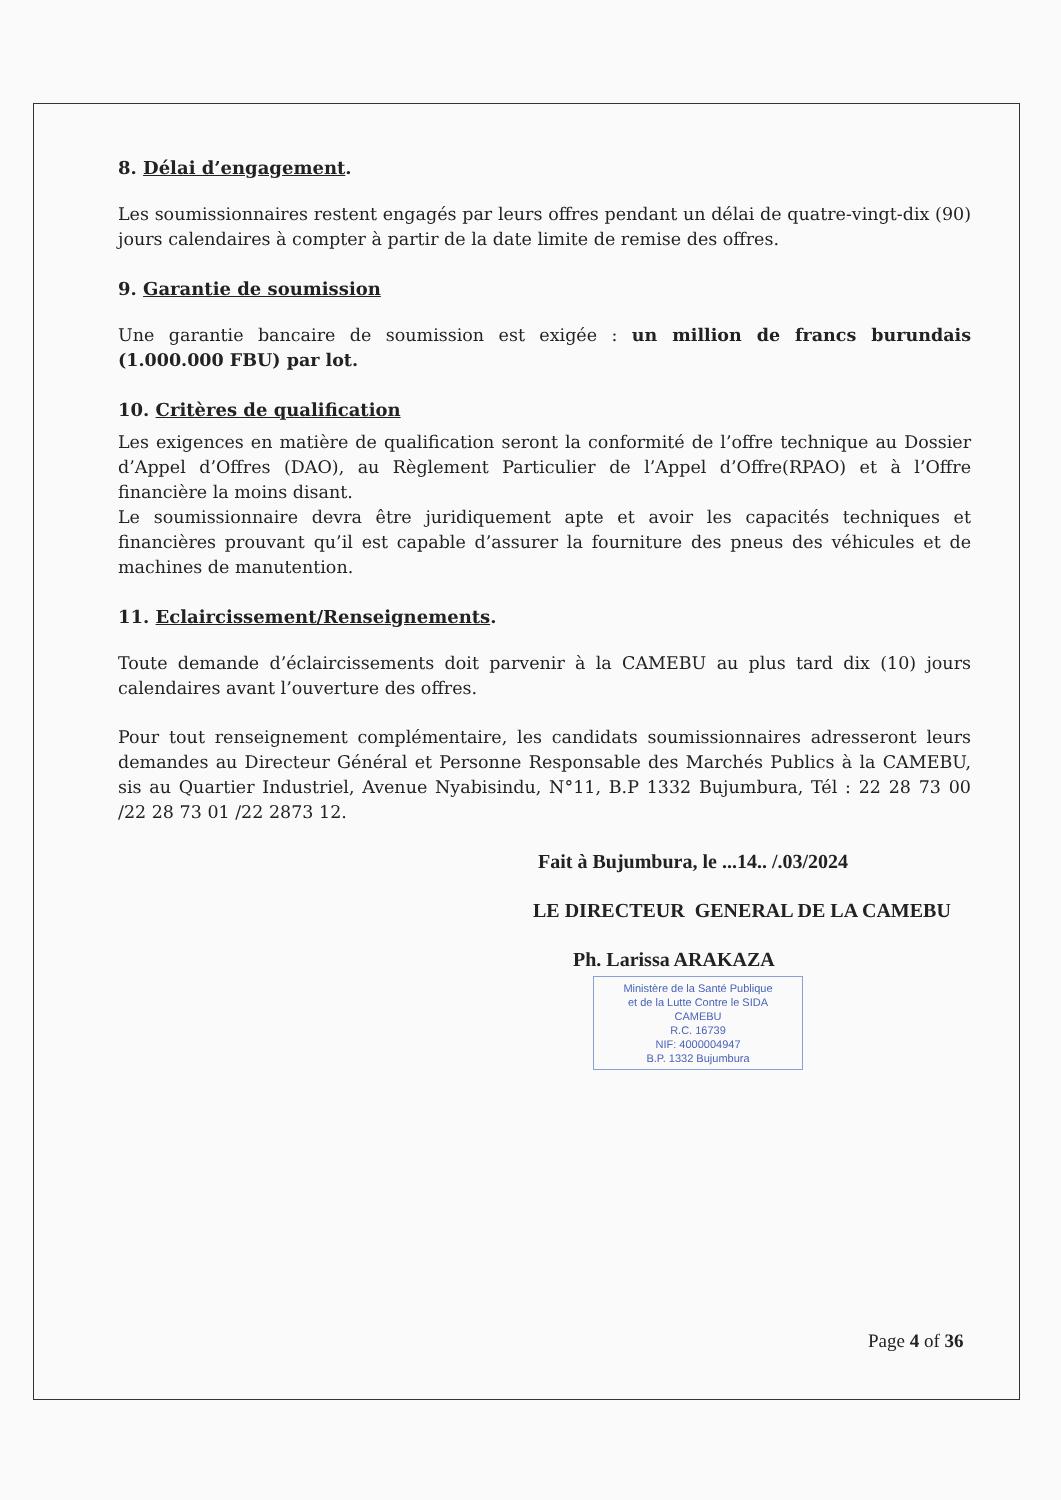8. Délai d’engagement.
Les soumissionnaires restent engagés par leurs offres pendant un délai de quatre-vingt-dix (90) jours calendaires à compter à partir de la date limite de remise des offres.
9. Garantie de soumission
Une garantie bancaire de soumission est exigée : un million de francs burundais (1.000.000 FBU) par lot.
10. Critères de qualification
Les exigences en matière de qualification seront la conformité de l’offre technique au Dossier d’Appel d’Offres (DAO), au Règlement Particulier de l’Appel d’Offre(RPAO) et à l’Offre financière la moins disant.
Le soumissionnaire devra être juridiquement apte et avoir les capacités techniques et financières prouvant qu’il est capable d’assurer la fourniture des pneus des véhicules et de machines de manutention.
11. Eclaircissement/Renseignements.
Toute demande d’éclaircissements doit parvenir à la CAMEBU au plus tard dix (10) jours calendaires avant l’ouverture des offres.
Pour tout renseignement complémentaire, les candidats soumissionnaires adresseront leurs demandes au Directeur Général et Personne Responsable des Marchés Publics à la CAMEBU, sis au Quartier Industriel, Avenue Nyabisindu, N°11, B.P 1332 Bujumbura, Tél : 22 28 73 00 /22 28 73 01 /22 2873 12.
Fait à Bujumbura, le ...14.. /.03/2024
LE DIRECTEUR GENERAL DE LA CAMEBU
Ph. Larissa ARAKAZA
Ministère de la Santé Publique
et de la Lutte Contre le SIDA
CAMEBU
R.C. 16739
NIF: 4000004947
B.P. 1332 Bujumbura
Page 4 of 36